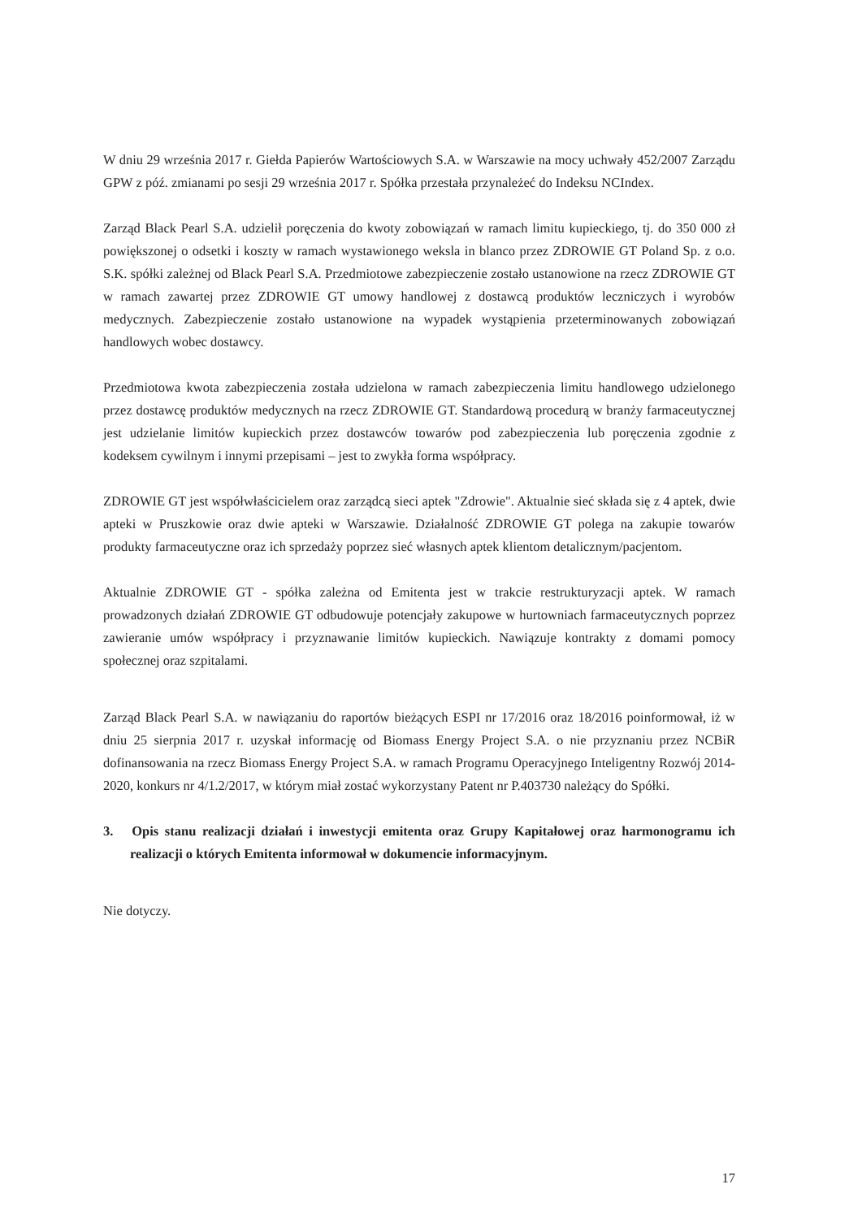W dniu 29 września 2017 r. Giełda Papierów Wartościowych S.A. w Warszawie na mocy uchwały 452/2007 Zarządu GPW z póź. zmianami po sesji 29 września 2017 r. Spółka przestała przynależeć do Indeksu NCIndex.
Zarząd Black Pearl S.A. udzielił poręczenia do kwoty zobowiązań w ramach limitu kupieckiego, tj. do 350 000 zł powiększonej o odsetki i koszty w ramach wystawionego weksla in blanco przez ZDROWIE GT Poland Sp. z o.o. S.K. spółki zależnej od Black Pearl S.A. Przedmiotowe zabezpieczenie zostało ustanowione na rzecz ZDROWIE GT w ramach zawartej przez ZDROWIE GT umowy handlowej z dostawcą produktów leczniczych i wyrobów medycznych. Zabezpieczenie zostało ustanowione na wypadek wystąpienia przeterminowanych zobowiązań handlowych wobec dostawcy.
Przedmiotowa kwota zabezpieczenia została udzielona w ramach zabezpieczenia limitu handlowego udzielonego przez dostawcę produktów medycznych na rzecz ZDROWIE GT. Standardową procedurą w branży farmaceutycznej jest udzielanie limitów kupieckich przez dostawców towarów pod zabezpieczenia lub poręczenia zgodnie z kodeksem cywilnym i innymi przepisami – jest to zwykła forma współpracy.
ZDROWIE GT jest współwłaścicielem oraz zarządcą sieci aptek "Zdrowie". Aktualnie sieć składa się z 4 aptek, dwie apteki w Pruszkowie oraz dwie apteki w Warszawie. Działalność ZDROWIE GT polega na zakupie towarów produkty farmaceutyczne oraz ich sprzedaży poprzez sieć własnych aptek klientom detalicznym/pacjentom.
Aktualnie ZDROWIE GT - spółka zależna od Emitenta jest w trakcie restrukturyzacji aptek. W ramach prowadzonych działań ZDROWIE GT odbudowuje potencjały zakupowe w hurtowniach farmaceutycznych poprzez zawieranie umów współpracy i przyznawanie limitów kupieckich. Nawiązuje kontrakty z domami pomocy społecznej oraz szpitalami.
Zarząd Black Pearl S.A. w nawiązaniu do raportów bieżących ESPI nr 17/2016 oraz 18/2016 poinformował, iż w dniu 25 sierpnia 2017 r. uzyskał informację od Biomass Energy Project S.A. o nie przyznaniu przez NCBiR dofinansowania na rzecz Biomass Energy Project S.A. w ramach Programu Operacyjnego Inteligentny Rozwój 2014-2020, konkurs nr 4/1.2/2017, w którym miał zostać wykorzystany Patent nr P.403730 należący do Spółki.
3. Opis stanu realizacji działań i inwestycji emitenta oraz Grupy Kapitałowej oraz harmonogramu ich realizacji o których Emitenta informował w dokumencie informacyjnym.
Nie dotyczy.
17